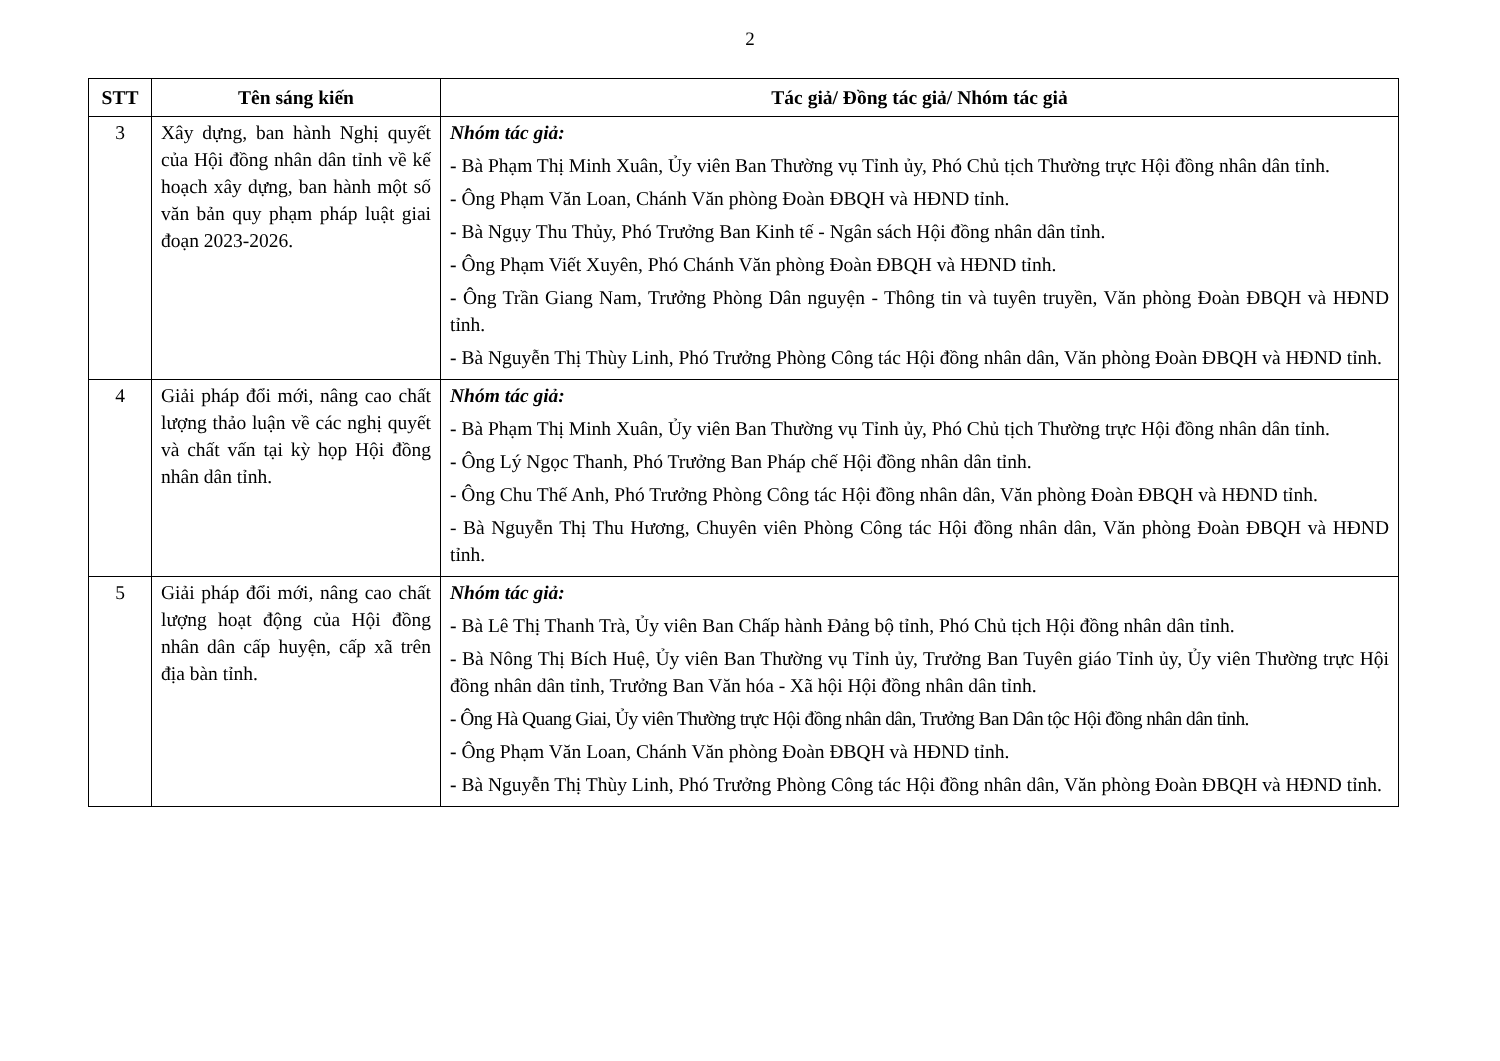2
| STT | Tên sáng kiến | Tác giả/ Đồng tác giả/ Nhóm tác giả |
| --- | --- | --- |
| 3 | Xây dựng, ban hành Nghị quyết của Hội đồng nhân dân tỉnh về kế hoạch xây dựng, ban hành một số văn bản quy phạm pháp luật giai đoạn 2023-2026. | Nhóm tác giả: - Bà Phạm Thị Minh Xuân, Ủy viên Ban Thường vụ Tỉnh ủy, Phó Chủ tịch Thường trực Hội đồng nhân dân tỉnh. - Ông Phạm Văn Loan, Chánh Văn phòng Đoàn ĐBQH và HĐND tỉnh. - Bà Ngụy Thu Thủy, Phó Trưởng Ban Kinh tế - Ngân sách Hội đồng nhân dân tỉnh. - Ông Phạm Viết Xuyên, Phó Chánh Văn phòng Đoàn ĐBQH và HĐND tỉnh. - Ông Trần Giang Nam, Trưởng Phòng Dân nguyện - Thông tin và tuyên truyền, Văn phòng Đoàn ĐBQH và HĐND tỉnh. - Bà Nguyễn Thị Thùy Linh, Phó Trưởng Phòng Công tác Hội đồng nhân dân, Văn phòng Đoàn ĐBQH và HĐND tỉnh. |
| 4 | Giải pháp đổi mới, nâng cao chất lượng thảo luận về các nghị quyết và chất vấn tại kỳ họp Hội đồng nhân dân tỉnh. | Nhóm tác giả: - Bà Phạm Thị Minh Xuân, Ủy viên Ban Thường vụ Tỉnh ủy, Phó Chủ tịch Thường trực Hội đồng nhân dân tỉnh. - Ông Lý Ngọc Thanh, Phó Trưởng Ban Pháp chế Hội đồng nhân dân tỉnh. - Ông Chu Thế Anh, Phó Trưởng Phòng Công tác Hội đồng nhân dân, Văn phòng Đoàn ĐBQH và HĐND tỉnh. - Bà Nguyễn Thị Thu Hương, Chuyên viên Phòng Công tác Hội đồng nhân dân, Văn phòng Đoàn ĐBQH và HĐND tỉnh. |
| 5 | Giải pháp đổi mới, nâng cao chất lượng hoạt động của Hội đồng nhân dân cấp huyện, cấp xã trên địa bàn tỉnh. | Nhóm tác giả: - Bà Lê Thị Thanh Trà, Ủy viên Ban Chấp hành Đảng bộ tỉnh, Phó Chủ tịch Hội đồng nhân dân tỉnh. - Bà Nông Thị Bích Huệ, Ủy viên Ban Thường vụ Tỉnh ủy, Trưởng Ban Tuyên giáo Tỉnh ủy, Ủy viên Thường trực Hội đồng nhân dân tỉnh, Trưởng Ban Văn hóa - Xã hội Hội đồng nhân dân tỉnh. - Ông Hà Quang Giai, Ủy viên Thường trực Hội đồng nhân dân, Trưởng Ban Dân tộc Hội đồng nhân dân tỉnh. - Ông Phạm Văn Loan, Chánh Văn phòng Đoàn ĐBQH và HĐND tỉnh. - Bà Nguyễn Thị Thùy Linh, Phó Trưởng Phòng Công tác Hội đồng nhân dân, Văn phòng Đoàn ĐBQH và HĐND tỉnh. |